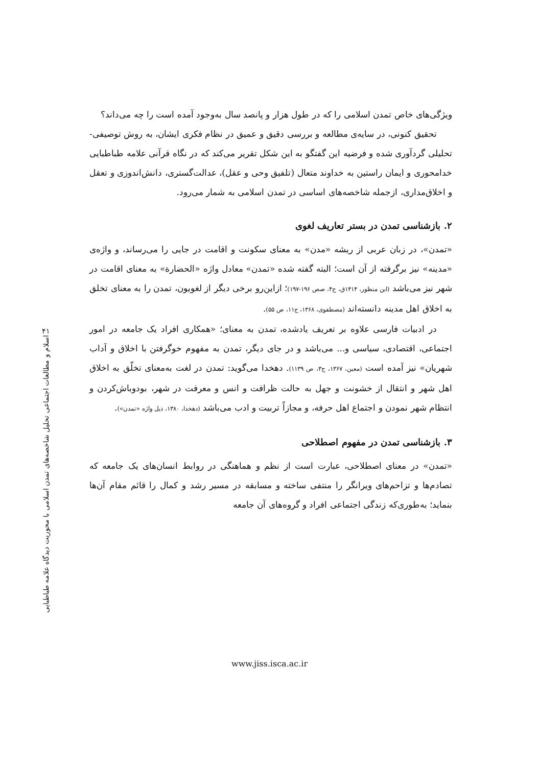۴۱
اسلام و مطالعات اجتماعی تحلیل شاخصه‌های تمدن اسلامی با محوریت دیدگاه علامه طباطبایی
ویژگی‌های خاص تمدن اسلامی را که در طول هزار و پانصد سال به‌وجود آمده است را چه می‌داند؟
تحقیق کنونی، در سایه‌ی مطالعه و بررسی دقیق و عمیق در نظام فکری ایشان، به روش توصیفی-تحلیلی گردآوری شده و فرضیه این گفتگو به این شکل تقریر می‌کند که در نگاه قرآنی علامه طباطبایی خدامحوری و ایمان راستین به خداوند متعال (تلفیق وحی و عقل)، عدالت‌گستری، دانش‌اندوزی و تعقل و اخلاق‌مداری، ازجمله شاخصه‌های اساسی در تمدن اسلامی به شمار می‌رود.
۲. بازشناسی تمدن در بستر تعاریف لغوی
«تمدن»، در زبان عربی از ریشه «مدن» به معنای سکونت و اقامت در جایی را می‌رساند، و واژه‌ی «مدینه» نیز برگرفته از آن است؛ البته گفته شده «تمدن» معادل واژه «الحضارة» به معنای اقامت در شهر نیز می‌باشد (ابن منظور، ۱۴۱۴ق، ج۴، صص ۱۹۶-۱۹۷)؛ ازاین‌رو برخی دیگر از لغویون، تمدن را به معنای تخلق به اخلاق اهل مدینه دانسته‌اند (مصطفوی، ۱۳۶۸، ج۱۱، ص ۵۵).
در ادبیات فارسی علاوه بر تعریف یادشده، تمدن به معنای؛ «همکاری افراد یک جامعه در امور اجتماعی، اقتصادی، سیاسی و... می‌باشد و در جای دیگر، تمدن به مفهوم خوگرفتن با اخلاق و آداب شهریان» نیز آمده است (معین، ۱۳۶۷، ج۳، ص ۱۱۳۹). دهخدا می‌گوید: تمدن در لغت به‌معنای تخلّق به اخلاق اهل شهر و انتقال از خشونت و جهل به حالت ظرافت و انس و معرفت در شهر، بودوباش‌کردن و انتظام شهر نمودن و اجتماع اهل حرفه، و مجازاً تربیت و ادب می‌باشد (دهخدا، ۱۳۸۰، ذیل واژه «تمدن»).
۳. بازشناسی تمدن در مفهوم اصطلاحی
«تمدن» در معنای اصطلاحی، عبارت است از نظم و هماهنگی در روابط انسان‌های یک جامعه که تصادم‌ها و تزاحم‌های ویرانگر را منتفی ساخته و مسابقه در مسیر رشد و کمال را قائم مقام آن‌ها بنماید؛ به‌طوری‌که زندگی اجتماعی افراد و گروه‌های آن جامعه
www.jiss.isca.ac.ir